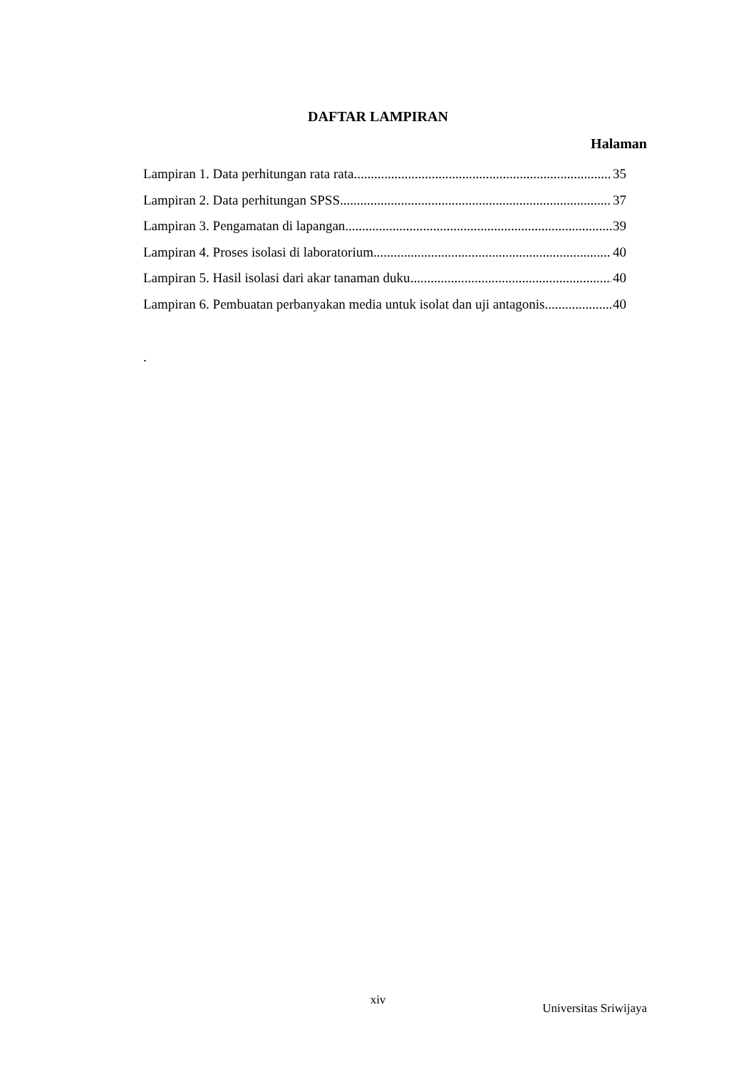DAFTAR LAMPIRAN
Halaman
Lampiran 1. Data perhitungan rata rata 35
Lampiran 2. Data perhitungan SPSS 37
Lampiran 3. Pengamatan di lapangan 39
Lampiran 4. Proses isolasi di laboratorium 40
Lampiran 5. Hasil isolasi dari akar tanaman duku 40
Lampiran 6. Pembuatan perbanyakan media untuk isolat dan uji antagonis 40
.
xiv
Universitas Sriwijaya